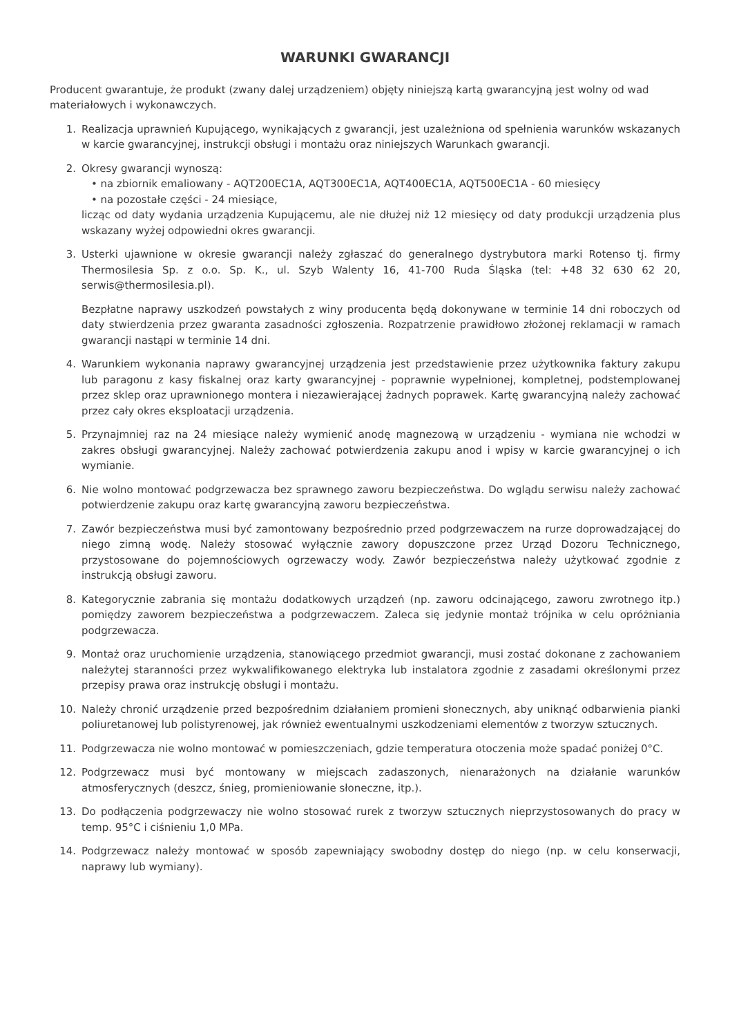WARUNKI GWARANCJI
Producent gwarantuje, że produkt (zwany dalej urządzeniem) objęty niniejszą kartą gwarancyjną jest wolny od wad materiałowych i wykonawczych.
1. Realizacja uprawnień Kupującego, wynikających z gwarancji, jest uzależniona od spełnienia warunków wskazanych w karcie gwarancyjnej, instrukcji obsługi i montażu oraz niniejszych Warunkach gwarancji.
2. Okresy gwarancji wynoszą:
• na zbiornik emaliowany - AQT200EC1A, AQT300EC1A, AQT400EC1A, AQT500EC1A - 60 miesięcy
• na pozostałe części - 24 miesiące,
licząc od daty wydania urządzenia Kupującemu, ale nie dłużej niż 12 miesięcy od daty produkcji urządzenia plus wskazany wyżej odpowiedni okres gwarancji.
3. Usterki ujawnione w okresie gwarancji należy zgłaszać do generalnego dystrybutora marki Rotenso tj. firmy Thermosilesia Sp. z o.o. Sp. K., ul. Szyb Walenty 16, 41-700 Ruda Śląska (tel: +48 32 630 62 20, serwis@thermosilesia.pl).
Bezpłatne naprawy uszkodzeń powstałych z winy producenta będą dokonywane w terminie 14 dni roboczych od daty stwierdzenia przez gwaranta zasadności zgłoszenia. Rozpatrzenie prawidłowo złożonej reklamacji w ramach gwarancji nastąpi w terminie 14 dni.
4. Warunkiem wykonania naprawy gwarancyjnej urządzenia jest przedstawienie przez użytkownika faktury zakupu lub paragonu z kasy fiskalnej oraz karty gwarancyjnej - poprawnie wypełnionej, kompletnej, podstemplowanej przez sklep oraz uprawnionego montera i niezawierającej żadnych poprawek. Kartę gwarancyjną należy zachować przez cały okres eksploatacji urządzenia.
5. Przynajmniej raz na 24 miesiące należy wymienić anodę magnezową w urządzeniu - wymiana nie wchodzi w zakres obsługi gwarancyjnej. Należy zachować potwierdzenia zakupu anod i wpisy w karcie gwarancyjnej o ich wymianie.
6. Nie wolno montować podgrzewacza bez sprawnego zaworu bezpieczeństwa. Do wglądu serwisu należy zachować potwierdzenie zakupu oraz kartę gwarancyjną zaworu bezpieczeństwa.
7. Zawór bezpieczeństwa musi być zamontowany bezpośrednio przed podgrzewaczem na rurze doprowadzającej do niego zimną wodę. Należy stosować wyłącznie zawory dopuszczone przez Urząd Dozoru Technicznego, przystosowane do pojemnościowych ogrzewaczy wody. Zawór bezpieczeństwa należy użytkować zgodnie z instrukcją obsługi zaworu.
8. Kategorycznie zabrania się montażu dodatkowych urządzeń (np. zaworu odcinającego, zaworu zwrotnego itp.) pomiędzy zaworem bezpieczeństwa a podgrzewaczem. Zaleca się jedynie montaż trójnika w celu opróżniania podgrzewacza.
9. Montaż oraz uruchomienie urządzenia, stanowiącego przedmiot gwarancji, musi zostać dokonane z zachowaniem należytej staranności przez wykwalifikowanego elektryka lub instalatora zgodnie z zasadami określonymi przez przepisy prawa oraz instrukcję obsługi i montażu.
10. Należy chronić urządzenie przed bezpośrednim działaniem promieni słonecznych, aby uniknąć odbarwienia pianki poliuretanowej lub polistyrenowej, jak również ewentualnymi uszkodzeniami elementów z tworzyw sztucznych.
11. Podgrzewacza nie wolno montować w pomieszczeniach, gdzie temperatura otoczenia może spadać poniżej 0°C.
12. Podgrzewacz musi być montowany w miejscach zadaszonych, nienarażonych na działanie warunków atmosferycznych (deszcz, śnieg, promieniowanie słoneczne, itp.).
13. Do podłączenia podgrzewaczy nie wolno stosować rurek z tworzyw sztucznych nieprzystosowanych do pracy w temp. 95°C i ciśnieniu 1,0 MPa.
14. Podgrzewacz należy montować w sposób zapewniający swobodny dostęp do niego (np. w celu konserwacji, naprawy lub wymiany).